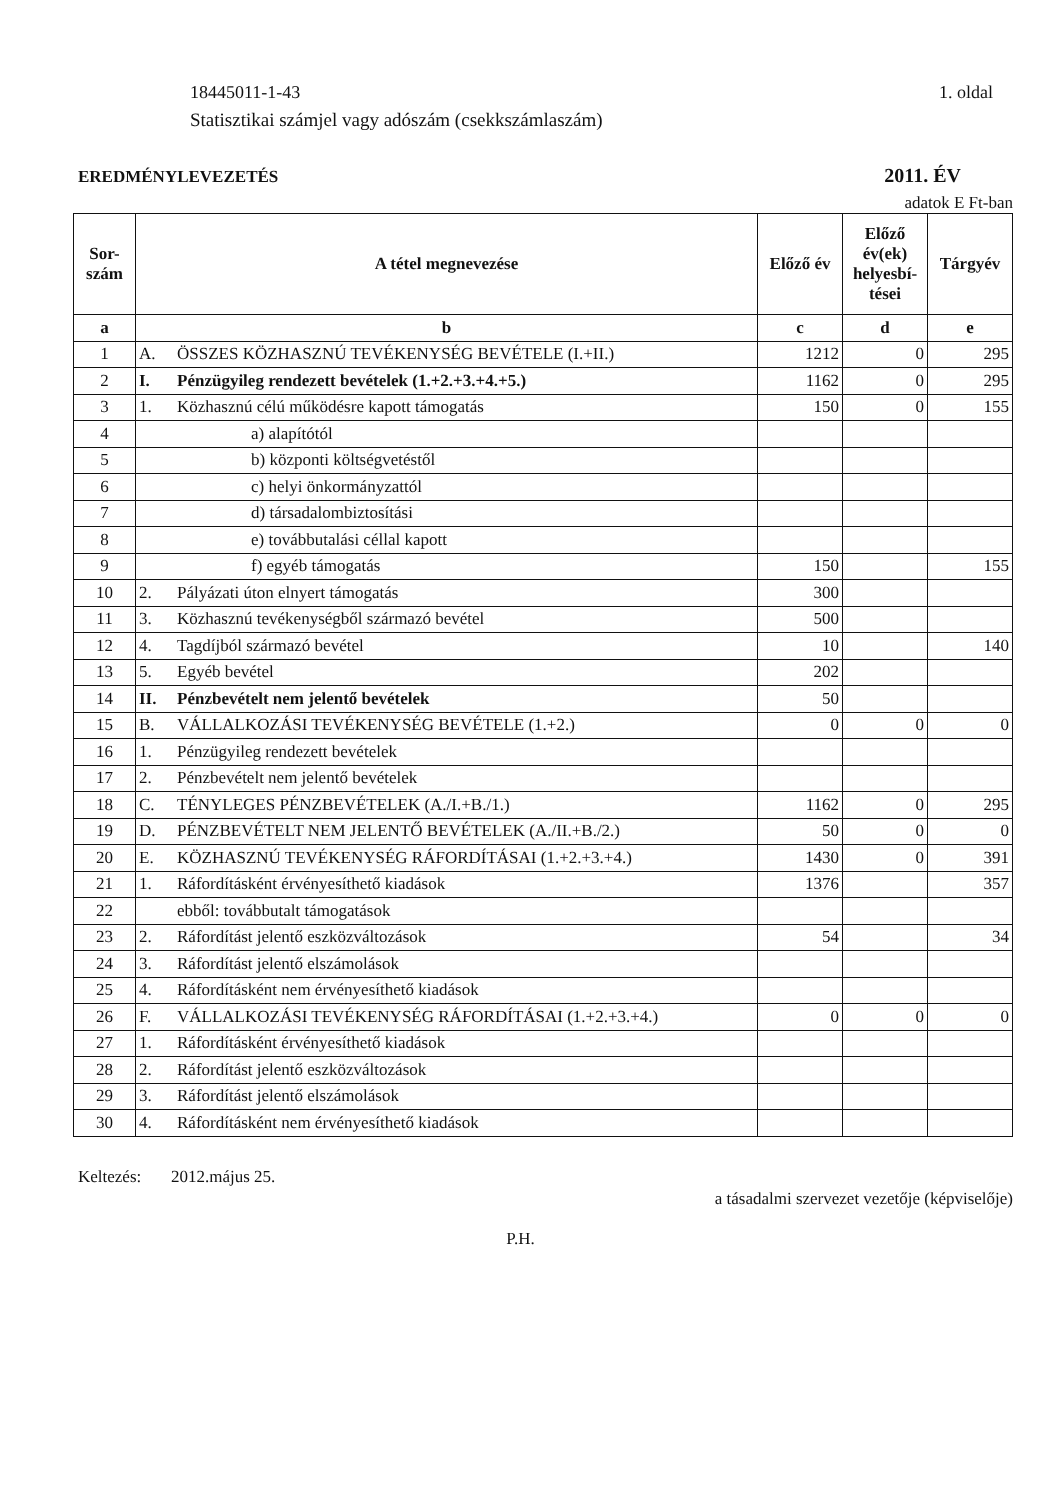18445011-1-43 1. oldal
Statisztikai számjel vagy adószám (csekkszámlaszám)
EREDMÉNYLEVEZETÉS 2011. ÉV
adatok E Ft-ban
| Sor- szám | A tétel megnevezése | Előző év | Előző év(ek) helyesbí- tései | Tárgyév |
| --- | --- | --- | --- | --- |
| a | b | c | d | e |
| 1 | A. ÖSSZES KÖZHASZNÚ TEVÉKENYSÉG BEVÉTELE (I.+II.) | 1212 | 0 | 295 |
| 2 | I. Pénzügyileg rendezett bevételek (1.+2.+3.+4.+5.) | 1162 | 0 | 295 |
| 3 | 1. Közhasznú célú működésre kapott támogatás | 150 | 0 | 155 |
| 4 | a) alapítótól | | | |
| 5 | b) központi költségvetéstől | | | |
| 6 | c) helyi önkormányzattól | | | |
| 7 | d) társadalombiztosítási | | | |
| 8 | e) továbbutalási céllal kapott | | | |
| 9 | f) egyéb támogatás | 150 | | 155 |
| 10 | 2. Pályázati úton elnyert támogatás | 300 | | |
| 11 | 3. Közhasznú tevékenységből származó bevétel | 500 | | |
| 12 | 4. Tagdíjból származó bevétel | 10 | | 140 |
| 13 | 5. Egyéb bevétel | 202 | | |
| 14 | II. Pénzbevételt nem jelentő bevételek | 50 | | |
| 15 | B. VÁLLALKOZÁSI TEVÉKENYSÉG BEVÉTELE (1.+2.) | 0 | 0 | 0 |
| 16 | 1. Pénzügyileg rendezett bevételek | | | |
| 17 | 2. Pénzbevételt nem jelentő bevételek | | | |
| 18 | C. TÉNYLEGES PÉNZBEVÉTELEK (A./I.+B./1.) | 1162 | 0 | 295 |
| 19 | D. PÉNZBEVÉTELT NEM JELENTŐ BEVÉTELEK (A./II.+B./2.) | 50 | 0 | 0 |
| 20 | E. KÖZHASZNÚ TEVÉKENYSÉG RÁFORDÍTÁSAI (1.+2.+3.+4.) | 1430 | 0 | 391 |
| 21 | 1. Ráfordításként érvényesíthető kiadások | 1376 | | 357 |
| 22 | ebből: továbbutalt támogatások | | | |
| 23 | 2. Ráfordítást jelentő eszközváltozások | 54 | | 34 |
| 24 | 3. Ráfordítást jelentő elszámolások | | | |
| 25 | 4. Ráfordításként nem érvényesíthető kiadások | | | |
| 26 | F. VÁLLALKOZÁSI TEVÉKENYSÉG RÁFORDÍTÁSAI (1.+2.+3.+4.) | 0 | 0 | 0 |
| 27 | 1. Ráfordításként érvényesíthető kiadások | | | |
| 28 | 2. Ráfordítást jelentő eszközváltozások | | | |
| 29 | 3. Ráfordítást jelentő elszámolások | | | |
| 30 | 4. Ráfordításként nem érvényesíthető kiadások | | | |
Keltezés: 2012.május 25. a tásadalmi szervezet vezetője (képviselője)
P.H.